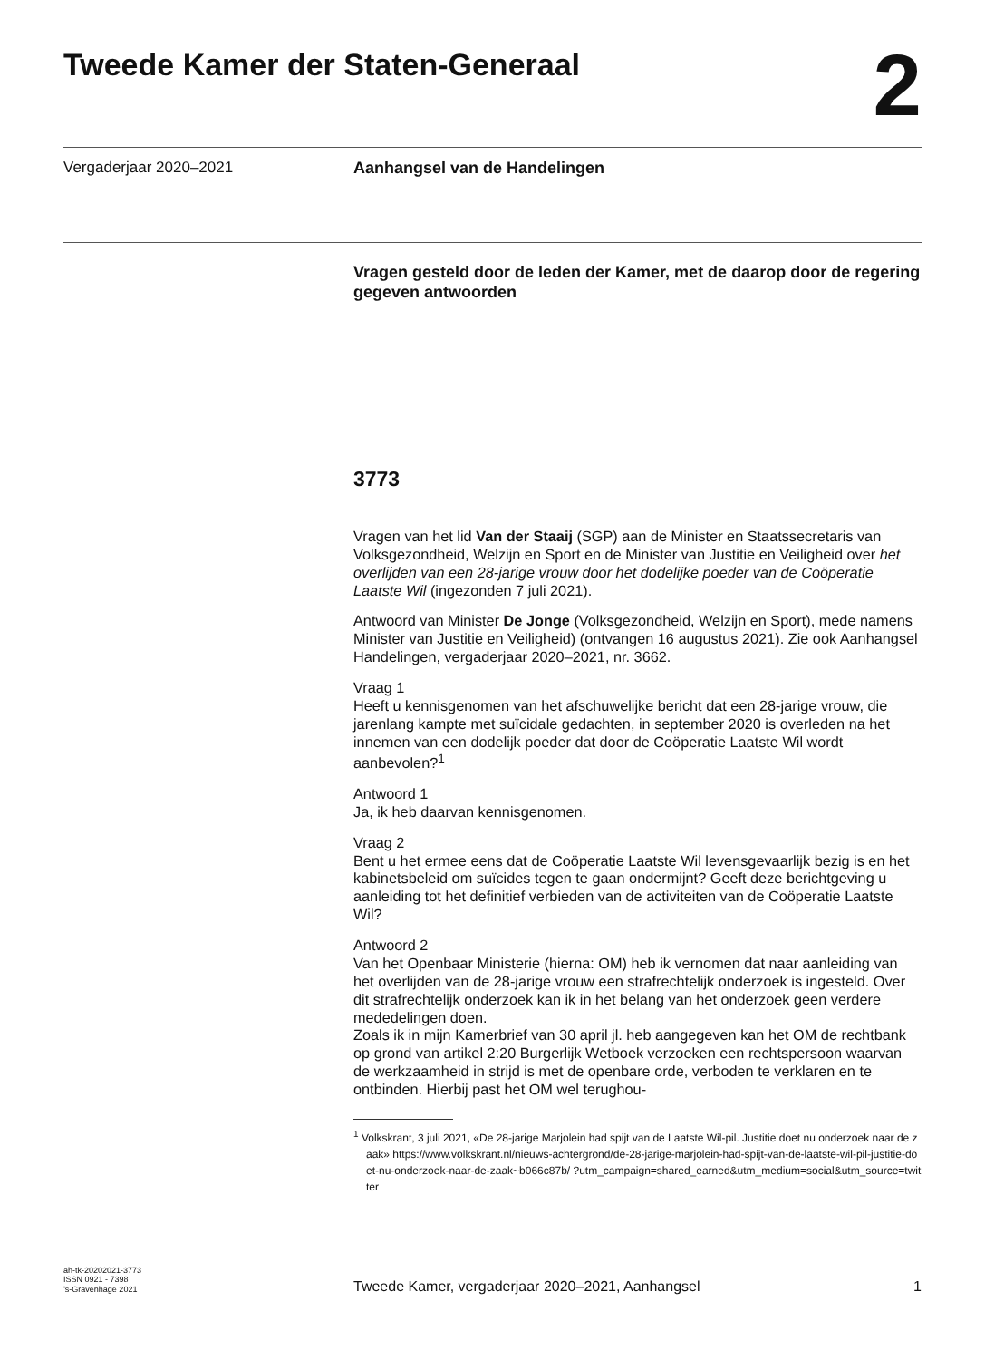Tweede Kamer der Staten-Generaal
2
Vergaderjaar 2020–2021 Aanhangsel van de Handelingen
Vragen gesteld door de leden der Kamer, met de daarop door de regering gegeven antwoorden
3773
Vragen van het lid Van der Staaij (SGP) aan de Minister en Staatssecretaris van Volksgezondheid, Welzijn en Sport en de Minister van Justitie en Veiligheid over het overlijden van een 28-jarige vrouw door het dodelijke poeder van de Coöperatie Laatste Wil (ingezonden 7 juli 2021).
Antwoord van Minister De Jonge (Volksgezondheid, Welzijn en Sport), mede namens Minister van Justitie en Veiligheid) (ontvangen 16 augustus 2021). Zie ook Aanhangsel Handelingen, vergaderjaar 2020–2021, nr. 3662.
Vraag 1
Heeft u kennisgenomen van het afschuwelijke bericht dat een 28-jarige vrouw, die jarenlang kampte met suïcidale gedachten, in september 2020 is overleden na het innemen van een dodelijk poeder dat door de Coöperatie Laatste Wil wordt aanbevolen?<sup>1</sup>
Antwoord 1
Ja, ik heb daarvan kennisgenomen.
Vraag 2
Bent u het ermee eens dat de Coöperatie Laatste Wil levensgevaarlijk bezig is en het kabinetsbeleid om suïcides tegen te gaan ondermijnt? Geeft deze berichtgeving u aanleiding tot het definitief verbieden van de activiteiten van de Coöperatie Laatste Wil?
Antwoord 2
Van het Openbaar Ministerie (hierna: OM) heb ik vernomen dat naar aanleiding van het overlijden van de 28-jarige vrouw een strafrechtelijk onderzoek is ingesteld. Over dit strafrechtelijk onderzoek kan ik in het belang van het onderzoek geen verdere mededelingen doen.
Zoals ik in mijn Kamerbrief van 30 april jl. heb aangegeven kan het OM de rechtbank op grond van artikel 2:20 Burgerlijk Wetboek verzoeken een rechtspersoon waarvan de werkzaamheid in strijd is met de openbare orde, verboden te verklaren en te ontbinden. Hierbij past het OM wel terughou-
<sup>1</sup> Volkskrant, 3 juli 2021, «De 28-jarige Marjolein had spijt van de Laatste Wil-pil. Justitie doet nu onderzoek naar de zaak» https://www.volkskrant.nl/nieuws-achtergrond/de-28-jarige-marjolein-had-spijt-van-de-laatste-wil-pil-justitie-doet-nu-onderzoek-naar-de-zaak~b066c87b/ ?utm_campaign=shared_earned&utm_medium=social&utm_source=twitter
ah-tk-20202021-3773
ISSN 0921 - 7398
’s-Gravenhage 2021
Tweede Kamer, vergaderjaar 2020–2021, Aanhangsel
1